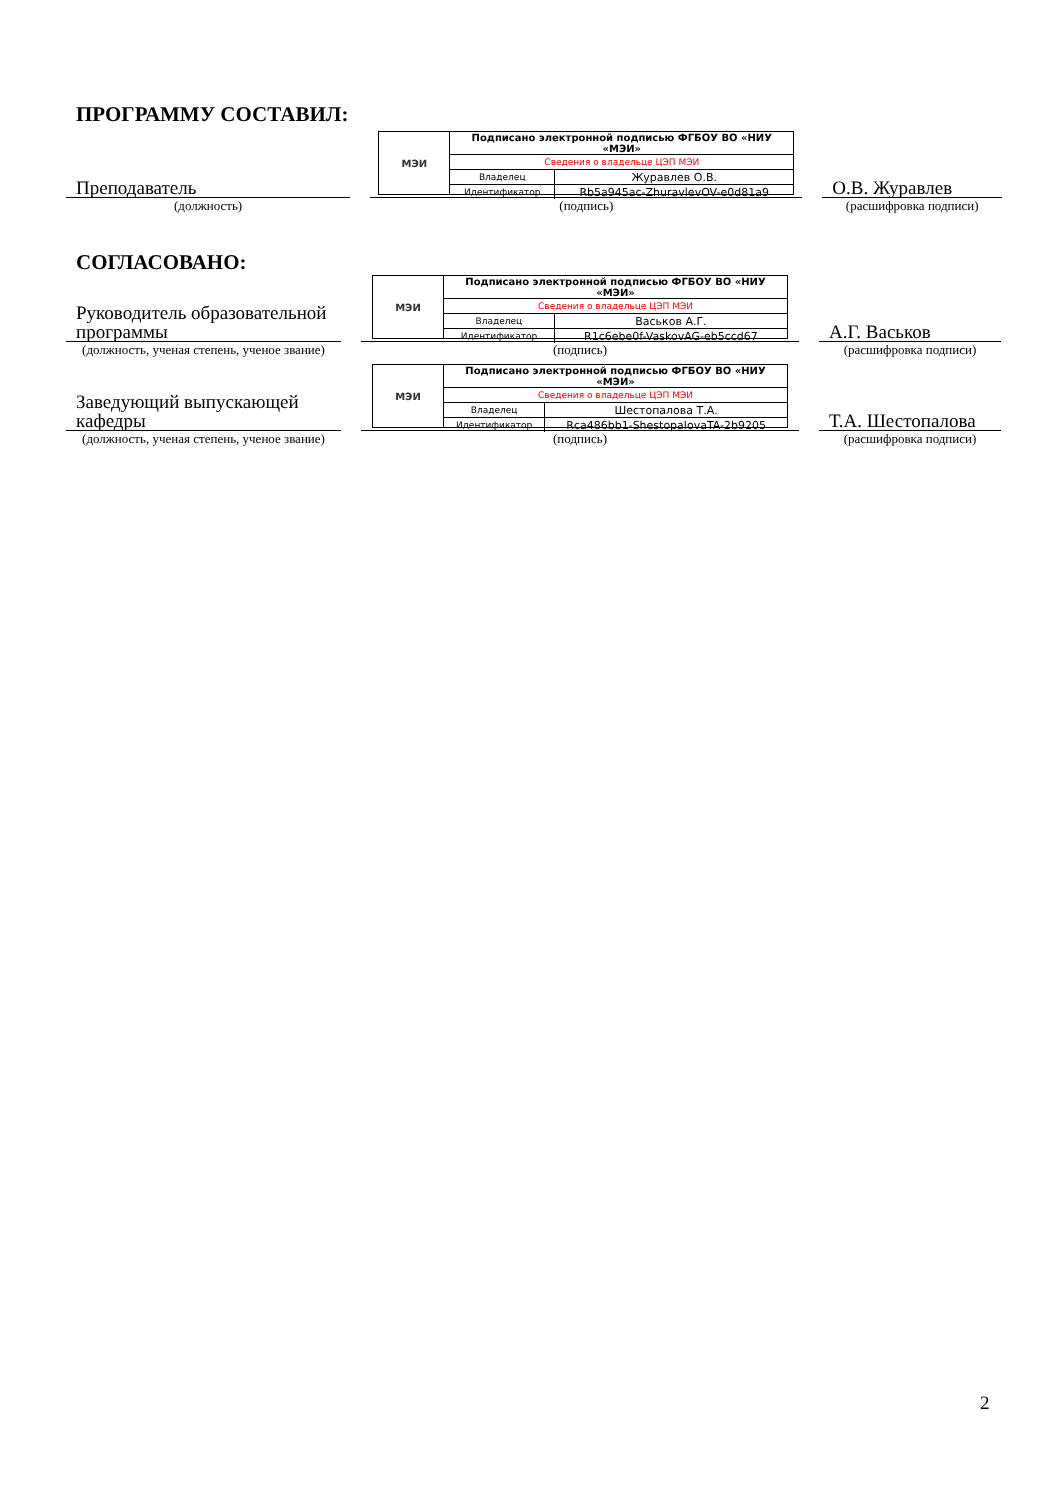ПРОГРАММУ СОСТАВИЛ:
Преподаватель
МЭИ
| Подписано электронной подписью ФГБОУ ВО «НИУ «МЭИ» | |
| Сведения о владельце ЦЭП МЭИ | |
| Владелец | Журавлев О.В. |
| Идентификатор | Rb5a945ac-ZhuravlevOV-e0d81a9 |
О.В. Журавлев
(должность) (подпись) (расшифровка подписи)
СОГЛАСОВАНО:
Руководитель образовательной программы
МЭИ
| Подписано электронной подписью ФГБОУ ВО «НИУ «МЭИ» | |
| Сведения о владельце ЦЭП МЭИ | |
| Владелец | Васьков А.Г. |
| Идентификатор | R1c6ebe0f-VaskovAG-eb5ccd67 |
А.Г. Васьков
(должность, ученая степень, ученое звание)
(подпись) (расшифровка подписи)
Заведующий выпускающей кафедры
МЭИ
| Подписано электронной подписью ФГБОУ ВО «НИУ «МЭИ» | |
| Сведения о владельце ЦЭП МЭИ | |
| Владелец | Шестопалова Т.А. |
| Идентификатор | Rca486bb1-ShestopalovaTA-2b9205 |
Т.А. Шестопалова
(должность, ученая степень, ученое звание)
(подпись) (расшифровка подписи)
2